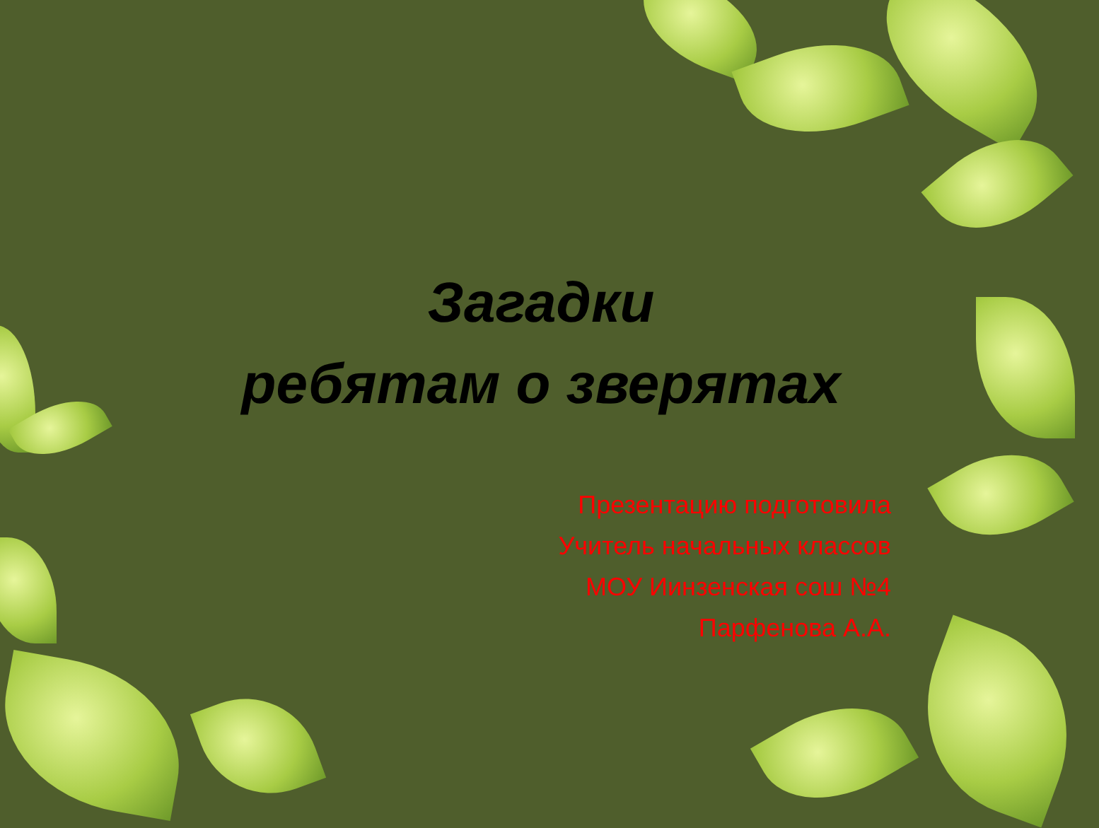Загадки
ребятам о зверятах
Презентацию подготовила
Учитель начальных классов
МОУ Иинзенская сош №4
Парфенова А.А.